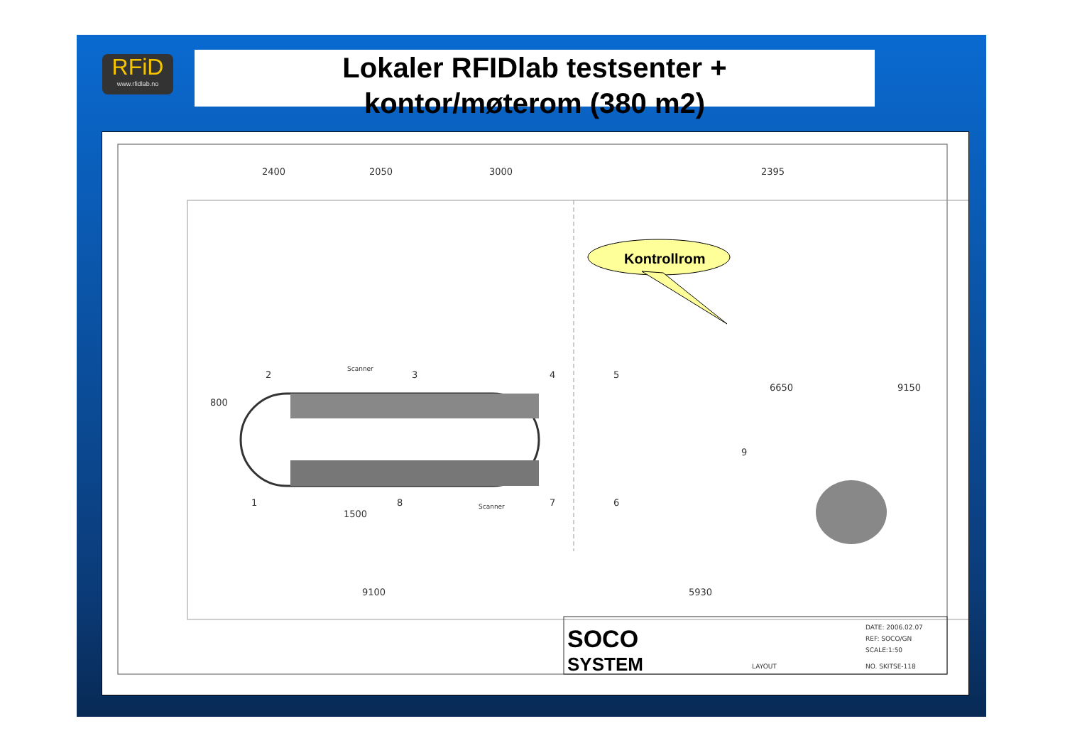RFiD
www.rfidlab.no
Lokaler RFIDlab testsenter +
kontor/møterom (380 m2)
Kontrollrom
2400
2050
3000
2395
800
9100
5930
6650
9150
1500
2
3
4
5
1
8
7
6
9
Scanner
Scanner
SOCO
SYSTEM
LAYOUT
DATE: 2006.02.07
REF: SOCO/GN
SCALE:1:50
NO. SKITSE-118